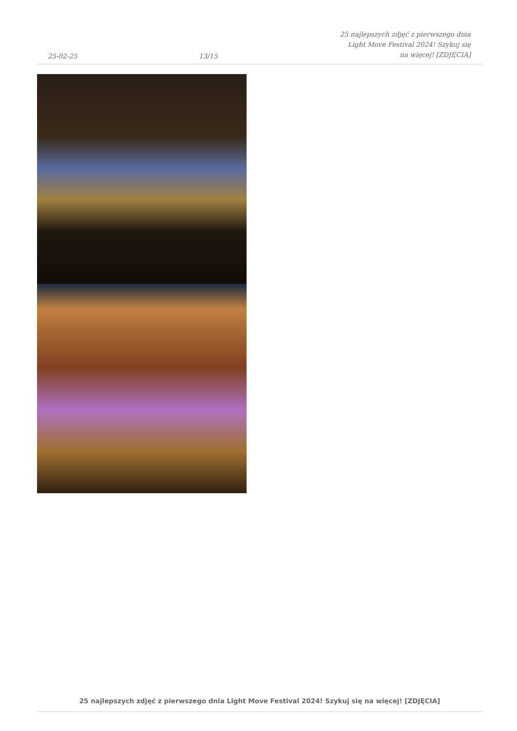25-02-25 13/15 25 najlepszych zdjęć z pierwszego dnia Light Move Festival 2024! Szykuj się na więcej! [ZDJĘCIA]
25 najlepszych zdjęć z pierwszego dnia Light Move Festival 2024! Szykuj się na więcej! [ZDJĘCIA]